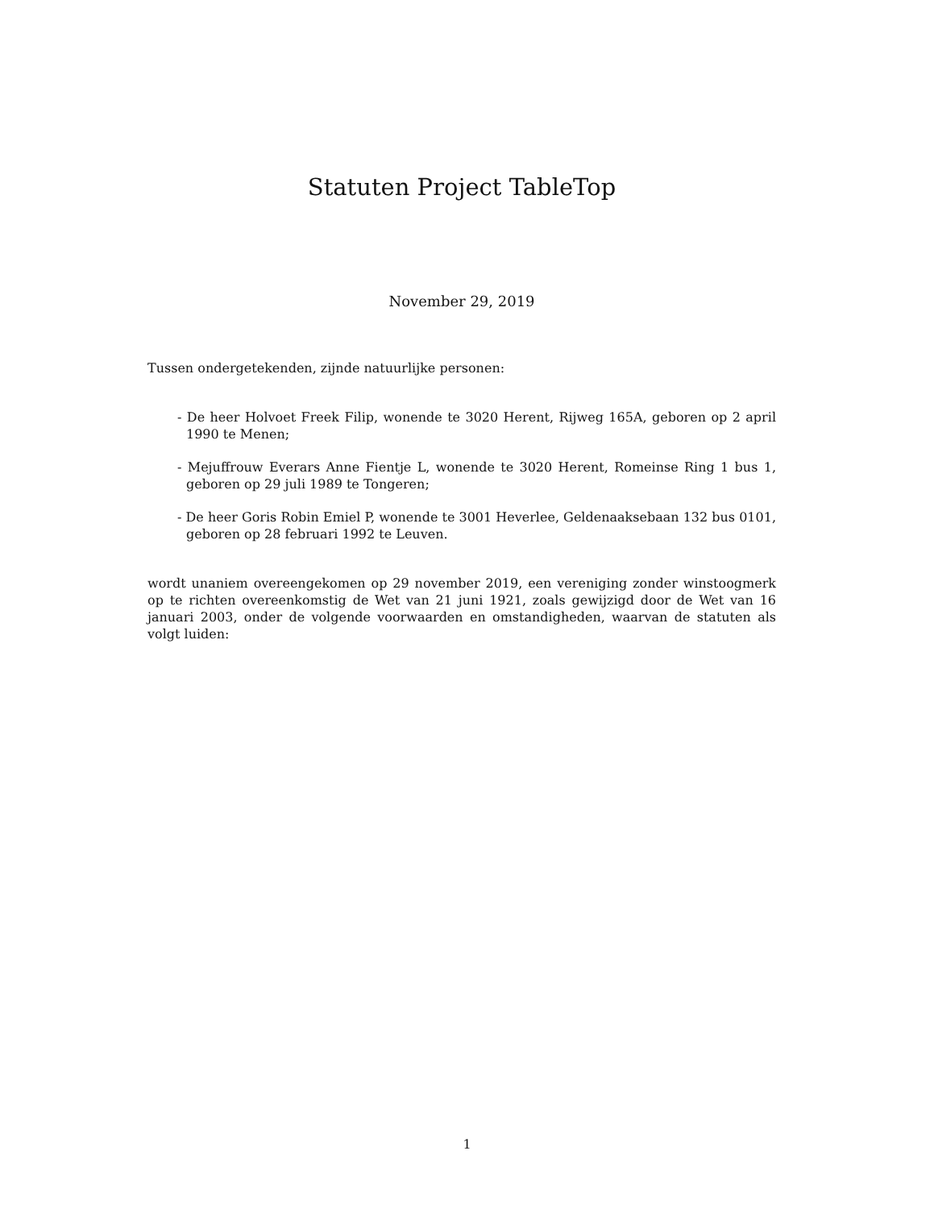Statuten Project TableTop
November 29, 2019
Tussen ondergetekenden, zijnde natuurlijke personen:
- De heer Holvoet Freek Filip, wonende te 3020 Herent, Rijweg 165A, geboren op 2 april 1990 te Menen;
- Mejuffrouw Everars Anne Fientje L, wonende te 3020 Herent, Romeinse Ring 1 bus 1, geboren op 29 juli 1989 te Tongeren;
- De heer Goris Robin Emiel P, wonende te 3001 Heverlee, Geldenaaksebaan 132 bus 0101, geboren op 28 februari 1992 te Leuven.
wordt unaniem overeengekomen op 29 november 2019, een vereniging zonder winstoogmerk op te richten overeenkomstig de Wet van 21 juni 1921, zoals gewijzigd door de Wet van 16 januari 2003, onder de volgende voorwaarden en omstandigheden, waarvan de statuten als volgt luiden:
1